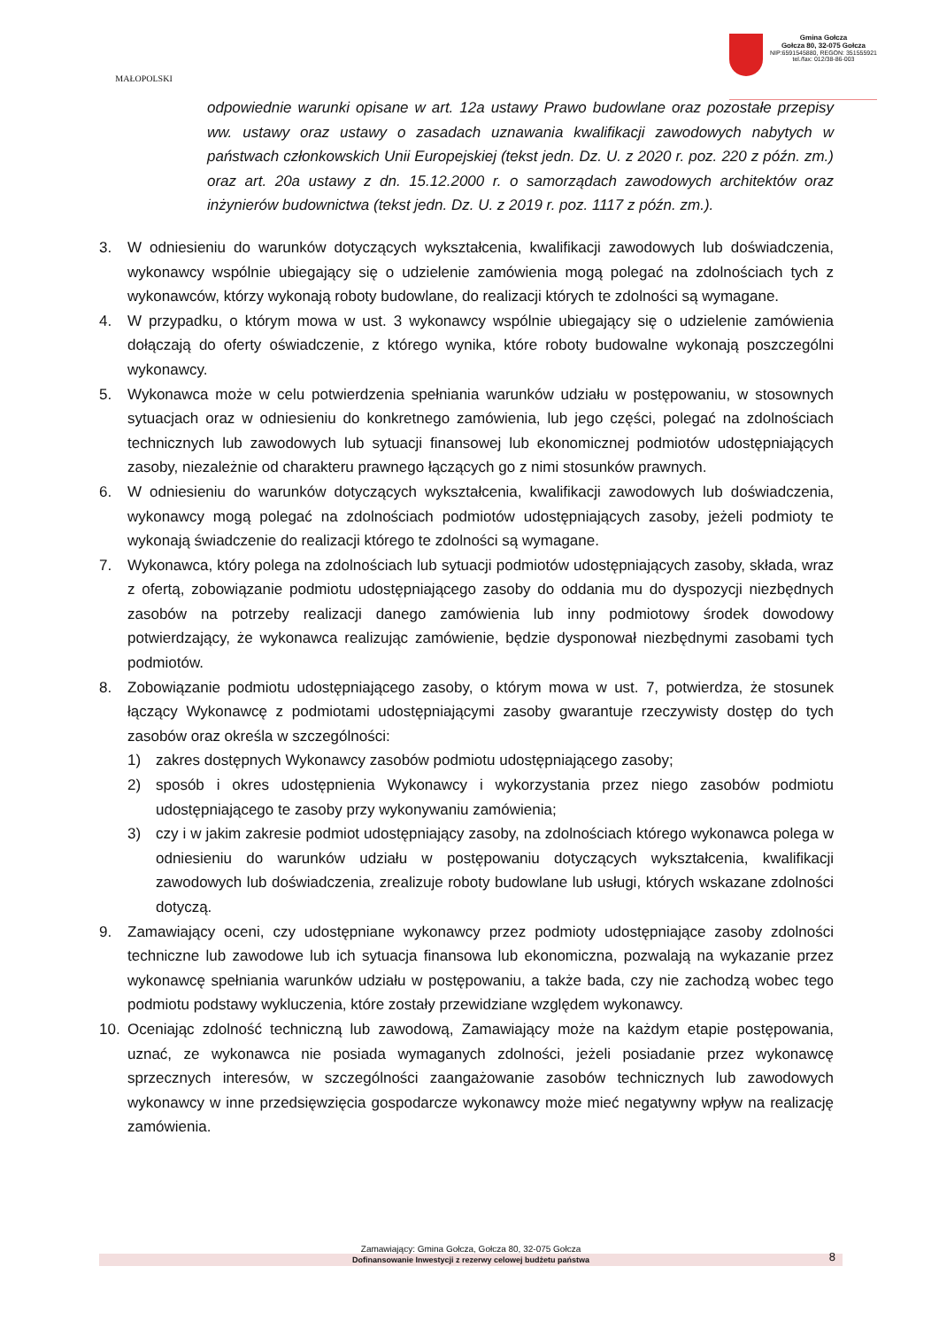MAŁOPOLSKI
Gmina Gołcza
Gołcza 80, 32-075 Gołcza
NIP:6591545880, REGON: 351555921
tel./fax: 012/38-86-003
odpowiednie warunki opisane w art. 12a ustawy Prawo budowlane oraz pozostałe przepisy ww. ustawy oraz ustawy o zasadach uznawania kwalifikacji zawodowych nabytych w państwach członkowskich Unii Europejskiej (tekst jedn. Dz. U. z 2020 r. poz. 220 z późn. zm.) oraz art. 20a ustawy z dn. 15.12.2000 r. o samorządach zawodowych architektów oraz inżynierów budownictwa (tekst jedn. Dz. U. z 2019 r. poz. 1117 z późn. zm.).
3. W odniesieniu do warunków dotyczących wykształcenia, kwalifikacji zawodowych lub doświadczenia, wykonawcy wspólnie ubiegający się o udzielenie zamówienia mogą polegać na zdolnościach tych z wykonawców, którzy wykonają roboty budowlane, do realizacji których te zdolności są wymagane.
4. W przypadku, o którym mowa w ust. 3 wykonawcy wspólnie ubiegający się o udzielenie zamówienia dołączają do oferty oświadczenie, z którego wynika, które roboty budowalne wykonają poszczególni wykonawcy.
5. Wykonawca może w celu potwierdzenia spełniania warunków udziału w postępowaniu, w stosownych sytuacjach oraz w odniesieniu do konkretnego zamówienia, lub jego części, polegać na zdolnościach technicznych lub zawodowych lub sytuacji finansowej lub ekonomicznej podmiotów udostępniających zasoby, niezależnie od charakteru prawnego łączących go z nimi stosunków prawnych.
6. W odniesieniu do warunków dotyczących wykształcenia, kwalifikacji zawodowych lub doświadczenia, wykonawcy mogą polegać na zdolnościach podmiotów udostępniających zasoby, jeżeli podmioty te wykonają świadczenie do realizacji którego te zdolności są wymagane.
7. Wykonawca, który polega na zdolnościach lub sytuacji podmiotów udostępniających zasoby, składa, wraz z ofertą, zobowiązanie podmiotu udostępniającego zasoby do oddania mu do dyspozycji niezbędnych zasobów na potrzeby realizacji danego zamówienia lub inny podmiotowy środek dowodowy potwierdzający, że wykonawca realizując zamówienie, będzie dysponował niezbędnymi zasobami tych podmiotów.
8. Zobowiązanie podmiotu udostępniającego zasoby, o którym mowa w ust. 7, potwierdza, że stosunek łączący Wykonawcę z podmiotami udostępniającymi zasoby gwarantuje rzeczywisty dostęp do tych zasobów oraz określa w szczególności:
1) zakres dostępnych Wykonawcy zasobów podmiotu udostępniającego zasoby;
2) sposób i okres udostępnienia Wykonawcy i wykorzystania przez niego zasobów podmiotu udostępniającego te zasoby przy wykonywaniu zamówienia;
3) czy i w jakim zakresie podmiot udostępniający zasoby, na zdolnościach którego wykonawca polega w odniesieniu do warunków udziału w postępowaniu dotyczących wykształcenia, kwalifikacji zawodowych lub doświadczenia, zrealizuje roboty budowlane lub usługi, których wskazane zdolności dotyczą.
9. Zamawiający oceni, czy udostępniane wykonawcy przez podmioty udostępniające zasoby zdolności techniczne lub zawodowe lub ich sytuacja finansowa lub ekonomiczna, pozwalają na wykazanie przez wykonawcę spełniania warunków udziału w postępowaniu, a także bada, czy nie zachodzą wobec tego podmiotu podstawy wykluczenia, które zostały przewidziane względem wykonawcy.
10. Oceniając zdolność techniczną lub zawodową, Zamawiający może na każdym etapie postępowania, uznać, ze wykonawca nie posiada wymaganych zdolności, jeżeli posiadanie przez wykonawcę sprzecznych interesów, w szczególności zaangażowanie zasobów technicznych lub zawodowych wykonawcy w inne przedsięwzięcia gospodarcze wykonawcy może mieć negatywny wpływ na realizację zamówienia.
Zamawiający: Gmina Gołcza, Gołcza 80, 32-075 Gołcza
Dofinansowanie Inwestycji z rezerwy celowej budżetu państwa 8